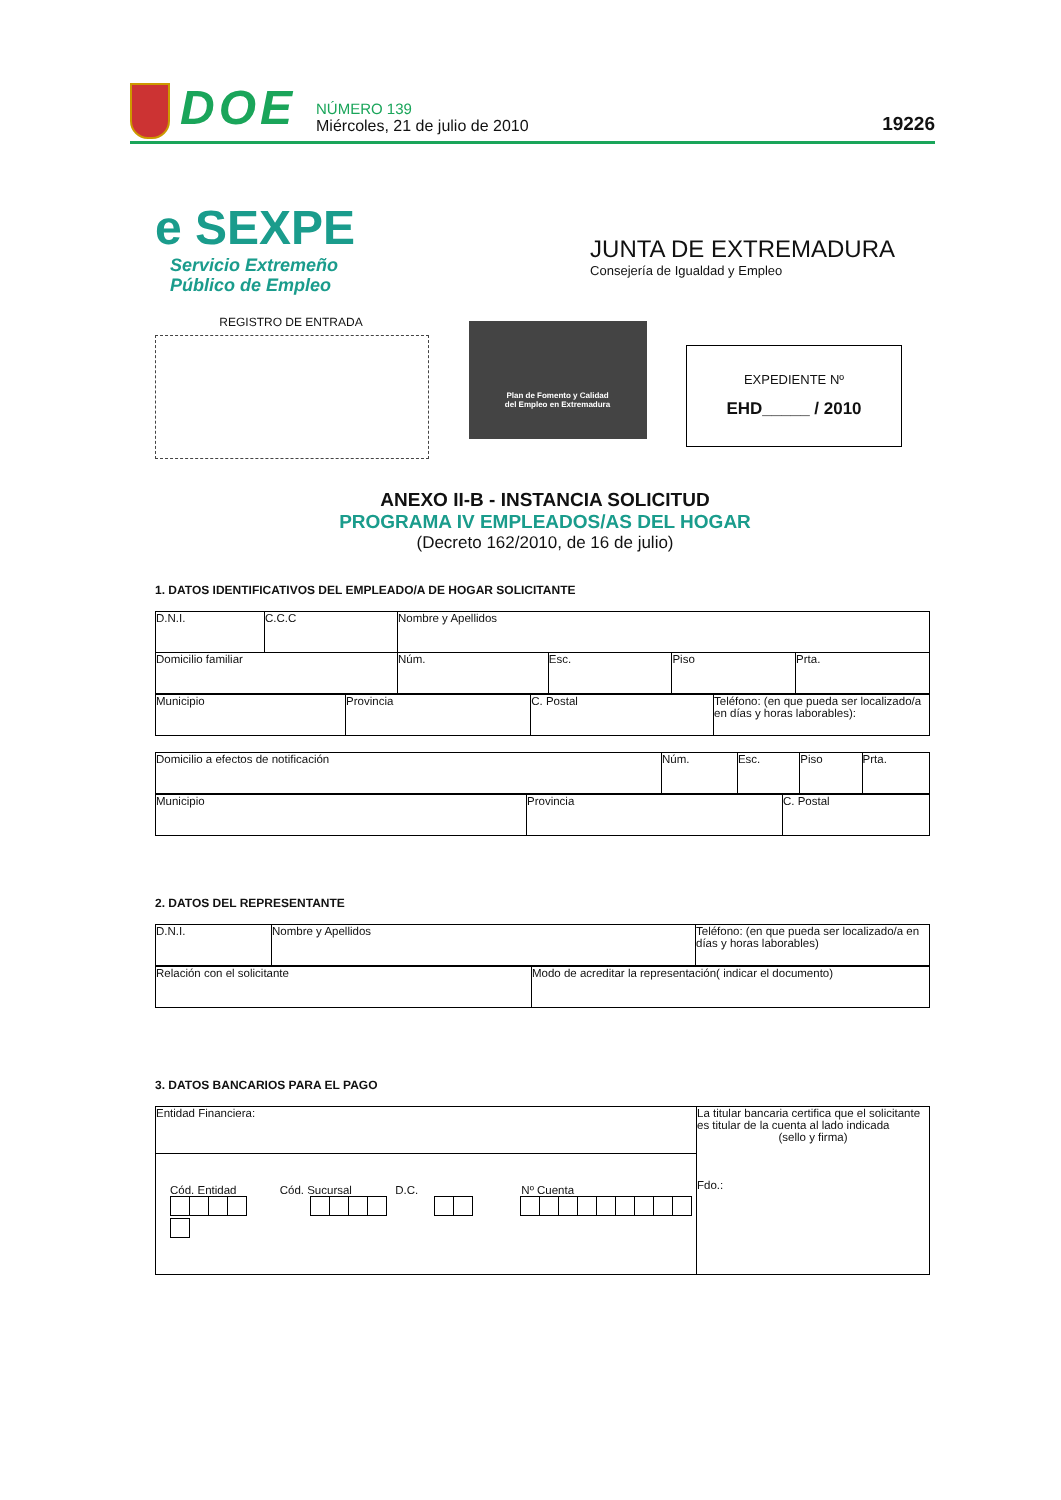DOE
NÚMERO 139
Miércoles, 21 de julio de 2010
19226
e SEXPE
Servicio Extremeño
Público de Empleo
JUNTA DE EXTREMADURA
Consejería de Igualdad y Empleo
REGISTRO DE ENTRADA
Plan de Fomento y Calidad
del Empleo en Extremadura
EXPEDIENTE Nº
EHD_____ / 2010
ANEXO II-B - INSTANCIA SOLICITUD
PROGRAMA IV EMPLEADOS/AS DEL HOGAR
(Decreto 162/2010, de 16 de julio)
1. DATOS IDENTIFICATIVOS DEL EMPLEADO/A DE HOGAR SOLICITANTE
| D.N.I. | C.C.C | Nombre y Apellidos | | | | |
| Domicilio familiar | | | Núm. | Esc. | Piso | Prta. |
| Municipio | Provincia | C. Postal | Teléfono: (en que pueda ser localizado/a en días y horas laborables): |
| Domicilio a efectos de notificación | Núm. | Esc. | Piso | Prta. |
| Municipio | Provincia | C. Postal |
2. DATOS DEL REPRESENTANTE
| D.N.I. | Nombre y Apellidos | Teléfono: (en que pueda ser localizado/a en días y horas laborables) |
| Relación con el solicitante | Modo de acreditar la representación( indicar el documento) |
3. DATOS BANCARIOS PARA EL PAGO
| Entidad Financiera: | La titular bancaria certifica que el solicitante es titular de la cuenta al lado indicada (sello y firma) Fdo.: |
| Cód. Entidad Cód. Sucursal D.C. Nº Cuenta | |